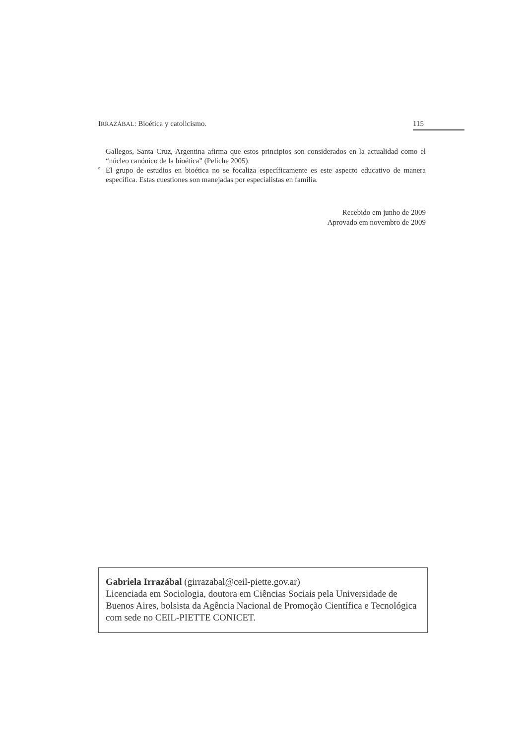IRRAZÁBAL: Bioética y catolicismo. 115
Gallegos, Santa Cruz, Argentina afirma que estos principios son considerados en la actualidad como el “núcleo canónico de la bioética” (Peliche 2005).
<sup>9</sup> El grupo de estudios en bioética no se focaliza específicamente es este aspecto educativo de manera específica. Estas cuestiones son manejadas por especialistas en familia.
Recebido em junho de 2009
Aprovado em novembro de 2009
Gabriela Irrazábal (girrazabal@ceil-piette.gov.ar)
Licenciada em Sociologia, doutora em Ciências Sociais pela Universidade de Buenos Aires, bolsista da Agência Nacional de Promoção Científica e Tecnológica com sede no CEIL-PIETTE CONICET.